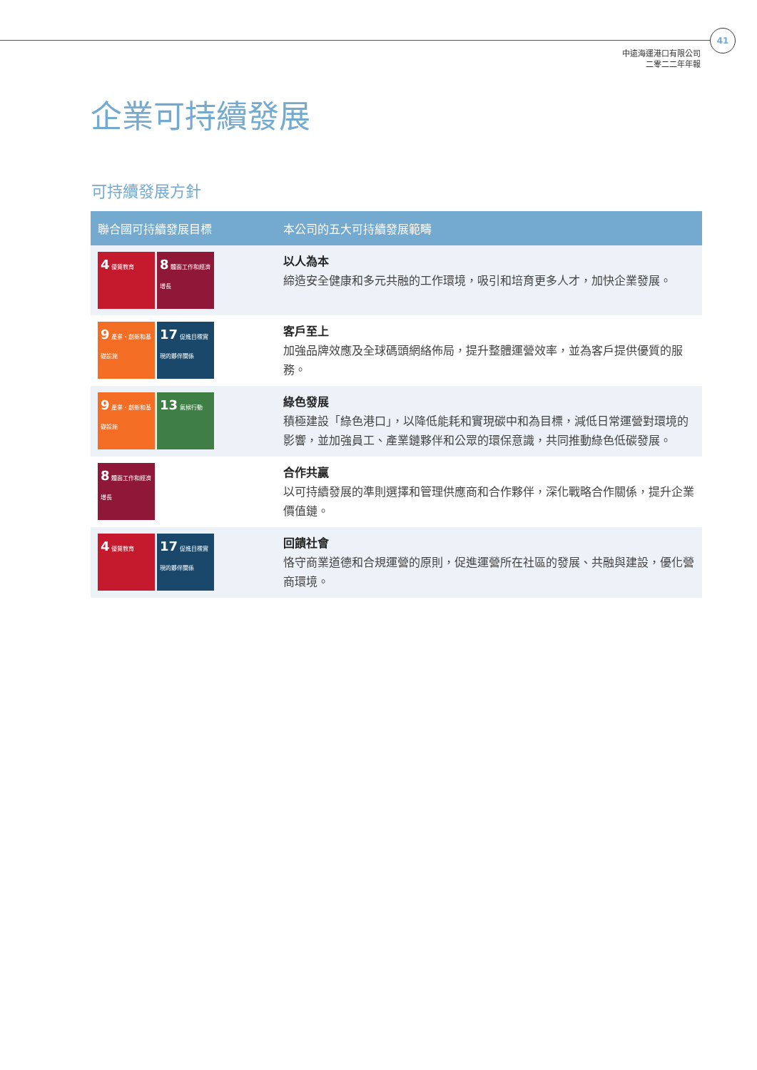41
中遠海運港口有限公司
二零二二年年報
企業可持續發展
可持續發展方針
| 聯合國可持續發展目標 | 本公司的五大可持續發展範疇 |
| --- | --- |
| 4 優質教育 8 體面工作和經濟增長 | 以人為本 締造安全健康和多元共融的工作環境，吸引和培育更多人才，加快企業發展。 |
| 9 產業、創新和基礎設施 17 促進目標實現的夥伴關係 | 客戶至上 加強品牌效應及全球碼頭網絡佈局，提升整體運營效率，並為客戶提供優質的服務。 |
| 9 產業、創新和基礎設施 13 氣候行動 | 綠色發展 積極建設「綠色港口」，以降低能耗和實現碳中和為目標，減低日常運營對環境的影響，並加強員工、產業鏈夥伴和公眾的環保意識，共同推動綠色低碳發展。 |
| 8 體面工作和經濟增長 | 合作共贏 以可持續發展的準則選擇和管理供應商和合作夥伴，深化戰略合作關係，提升企業價值鏈。 |
| 4 優質教育 17 促進目標實現的夥伴關係 | 回饋社會 恪守商業道德和合規運營的原則，促進運營所在社區的發展、共融與建設，優化營商環境。 |